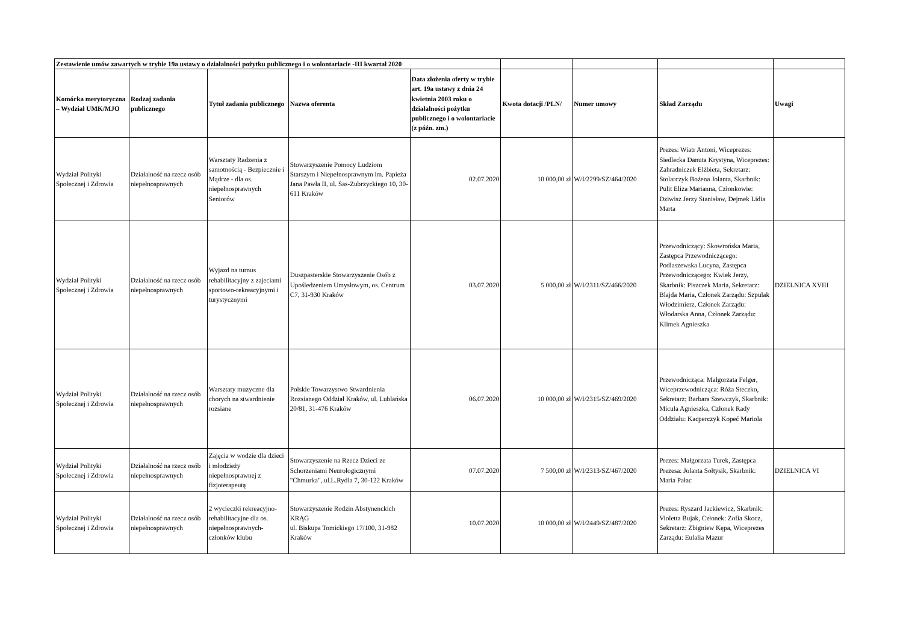| Zestawienie umów zawartych w trybie 19a ustawy o działalności pożytku publicznego i o wolontariacie -III kwartał 2020 | | | | | | | | |
| Komórka merytoryczna – Wydział UMK/MJO | Rodzaj zadania publicznego | Tytuł zadania publicznego | Nazwa oferenta | Data złożenia oferty w trybie art. 19a ustawy z dnia 24 kwietnia 2003 roku o działalności pożytku publicznego i o wolontariacie (z późn. zm.) | Kwota dotacji /PLN/ | Numer umowy | Skład Zarządu | Uwagi |
| Wydział Polityki Społecznej i Zdrowia | Działalność na rzecz osób niepełnosprawnych | Warsztaty Radzenia z samotnością - Bezpiecznie i Mądrze - dla os. niepełnosprawnych Seniorów | Stowarzyszenie Pomocy Ludziom Starszym i Niepełnosprawnym im. Papieża Jana Pawła II, ul. Sas-Zubrzyckiego 10, 30-611 Kraków | 02.07.2020 | 10 000,00 zł | W/I/2299/SZ/464/2020 | Prezes: Wiatr Antoni, Wiceprezes: Siedlecka Danuta Krystyna, Wiceprezes: Zahradniczek Elżbieta, Sekretarz: Stolarczyk Bożena Jolanta, Skarbnik: Pulit Eliza Marianna, Członkowie: Dziwisz Jerzy Stanisław, Dejmek Lidia Marta | |
| Wydział Polityki Społecznej i Zdrowia | Działalność na rzecz osób niepełnosprawnych | Wyjazd na turnus rehabilitacyjny z zajeciami sportowo-rekreacyjnymi i turystycznymi | Duszpasterskie Stowarzyszenie Osób z Upośledzeniem Umysłowym, os. Centrum C7, 31-930 Kraków | 03.07.2020 | 5 000,00 zł | W/I/2311/SZ/466/2020 | Przewodniczący: Skowrońska Maria, Zastępca Przewodniczącego: Podlaszewska Lucyna, Zastępca Przewodniczącego: Kwiek Jerzy, Skarbnik: Piszczek Maria, Sekretarz: Blajda Maria, Członek Zarządu: Szpulak Włodzimierz, Członek Zarządu: Włodarska Anna, Członek Zarządu: Klimek Agnieszka | DZIELNICA XVIII |
| Wydział Polityki Społecznej i Zdrowia | Działalność na rzecz osób niepełnosprawnych | Warsztaty muzyczne dla chorych na stwardnienie rozsiane | Polskie Towarzystwo Stwardnienia Rozsianego Oddział Kraków, ul. Lublańska 20/81, 31-476 Kraków | 06.07.2020 | 10 000,00 zł | W/I/2315/SZ/469/2020 | Przewodnicząca: Małgorzata Felger, Wiceprzewodnicząca: Róża Steczko, Sekretarz; Barbara Szewczyk, Skarbnik: Micuła Agnieszka, Członek Rady Oddziału: Kacperczyk Kopeć Mariola | |
| Wydział Polityki Społecznej i Zdrowia | Działalność na rzecz osób niepełnosprawnych | Zajęcia w wodzie dla dzieci i młodzieży niepełnosprawnej z fizjoterapeutą | Stowarzyszenie na Rzecz Dzieci ze Schorzeniami Neurologicznymi "Chmurka", ul.L.Rydla 7, 30-122 Kraków | 07.07.2020 | 7 500,00 zł | W/I/2313/SZ/467/2020 | Prezes: Małgorzata Turek, Zastępca Prezesa: Jolanta Sołtysik, Skarbnik: Maria Pałac | DZIELNICA VI |
| Wydział Polityki Społecznej i Zdrowia | Działalność na rzecz osób niepełnosprawnych | 2 wycieczki rekreacyjno-rehabilitacyjne dla os. niepełnosprawnych-członków klubu | Stowarzyszenie Rodzin Abstynenckich KRĄG ul. Biskupa Tomickiego 17/100, 31-982 Kraków | 10.07.2020 | 10 000,00 zł | W/I/2449/SZ/487/2020 | Prezes: Ryszard Jackiewicz, Skarbnik: Violetta Bujak, Członek: Zofia Skocz, Sekretarz: Zbigniew Kępa, Wiceprezes Zarządu: Eulalia Mazur | |